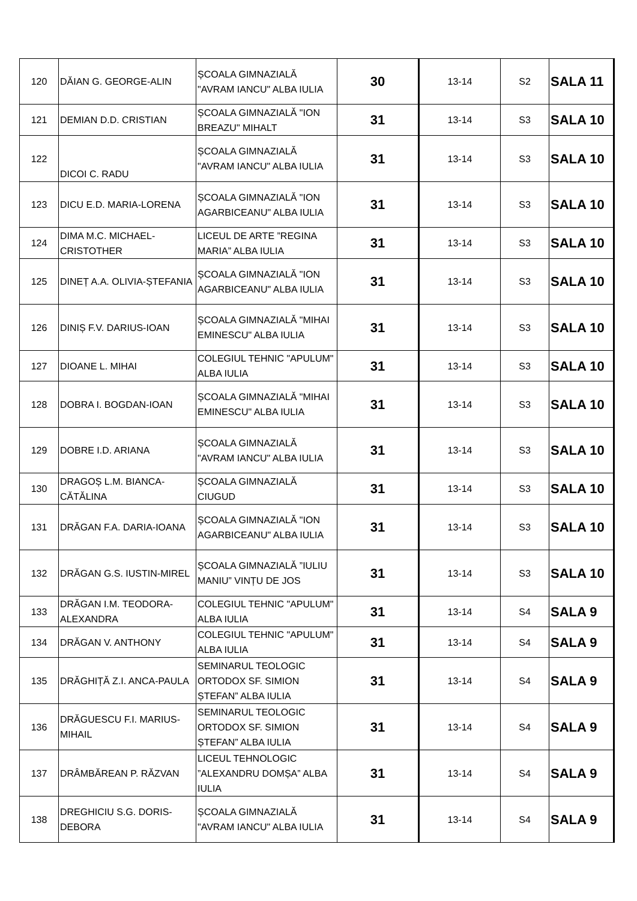| 120 | DĂIAN G. GEORGE-ALIN | ȘCOALA GIMNAZIALĂ "AVRAM IANCU" ALBA IULIA | 30 | 13-14 | S2 | SALA 11 |
| 121 | DEMIAN D.D. CRISTIAN | ȘCOALA GIMNAZIALĂ "ION BREAZU" MIHALT | 31 | 13-14 | S3 | SALA 10 |
| 122 | DICOI C. RADU | ȘCOALA GIMNAZIALĂ "AVRAM IANCU" ALBA IULIA | 31 | 13-14 | S3 | SALA 10 |
| 123 | DICU E.D. MARIA-LORENA | ȘCOALA GIMNAZIALĂ "ION AGARBICEANU" ALBA IULIA | 31 | 13-14 | S3 | SALA 10 |
| 124 | DIMA M.C. MICHAEL-CRISTOTHER | LICEUL DE ARTE ”REGINA MARIA” ALBA IULIA | 31 | 13-14 | S3 | SALA 10 |
| 125 | DINEȚ A.A. OLIVIA-ȘTEFANIA | ȘCOALA GIMNAZIALĂ "ION AGARBICEANU" ALBA IULIA | 31 | 13-14 | S3 | SALA 10 |
| 126 | DINIȘ F.V. DARIUS-IOAN | ȘCOALA GIMNAZIALĂ "MIHAI EMINESCU" ALBA IULIA | 31 | 13-14 | S3 | SALA 10 |
| 127 | DIOANE L. MIHAI | COLEGIUL TEHNIC "APULUM" ALBA IULIA | 31 | 13-14 | S3 | SALA 10 |
| 128 | DOBRA I. BOGDAN-IOAN | ȘCOALA GIMNAZIALĂ "MIHAI EMINESCU" ALBA IULIA | 31 | 13-14 | S3 | SALA 10 |
| 129 | DOBRE I.D. ARIANA | ȘCOALA GIMNAZIALĂ "AVRAM IANCU" ALBA IULIA | 31 | 13-14 | S3 | SALA 10 |
| 130 | DRAGOȘ L.M. BIANCA-CĂTĂLINA | ȘCOALA GIMNAZIALĂ CIUGUD | 31 | 13-14 | S3 | SALA 10 |
| 131 | DRĂGAN F.A. DARIA-IOANA | ȘCOALA GIMNAZIALĂ "ION AGARBICEANU" ALBA IULIA | 31 | 13-14 | S3 | SALA 10 |
| 132 | DRĂGAN G.S. IUSTIN-MIREL | ȘCOALA GIMNAZIALĂ ”IULIU MANIU” VINȚU DE JOS | 31 | 13-14 | S3 | SALA 10 |
| 133 | DRĂGAN I.M. TEODORA-ALEXANDRA | COLEGIUL TEHNIC "APULUM" ALBA IULIA | 31 | 13-14 | S4 | SALA 9 |
| 134 | DRĂGAN V. ANTHONY | COLEGIUL TEHNIC "APULUM" ALBA IULIA | 31 | 13-14 | S4 | SALA 9 |
| 135 | DRĂGHIȚĂ Z.I. ANCA-PAULA | SEMINARUL TEOLOGIC ORTODOX SF. SIMION ȘTEFAN” ALBA IULIA | 31 | 13-14 | S4 | SALA 9 |
| 136 | DRĂGUESCU F.I. MARIUS-MIHAIL | SEMINARUL TEOLOGIC ORTODOX SF. SIMION ȘTEFAN” ALBA IULIA | 31 | 13-14 | S4 | SALA 9 |
| 137 | DRÂMBĂREAN P. RĂZVAN | LICEUL TEHNOLOGIC ”ALEXANDRU DOMȘA” ALBA IULIA | 31 | 13-14 | S4 | SALA 9 |
| 138 | DREGHICIU S.G. DORIS-DEBORA | ȘCOALA GIMNAZIALĂ "AVRAM IANCU" ALBA IULIA | 31 | 13-14 | S4 | SALA 9 |